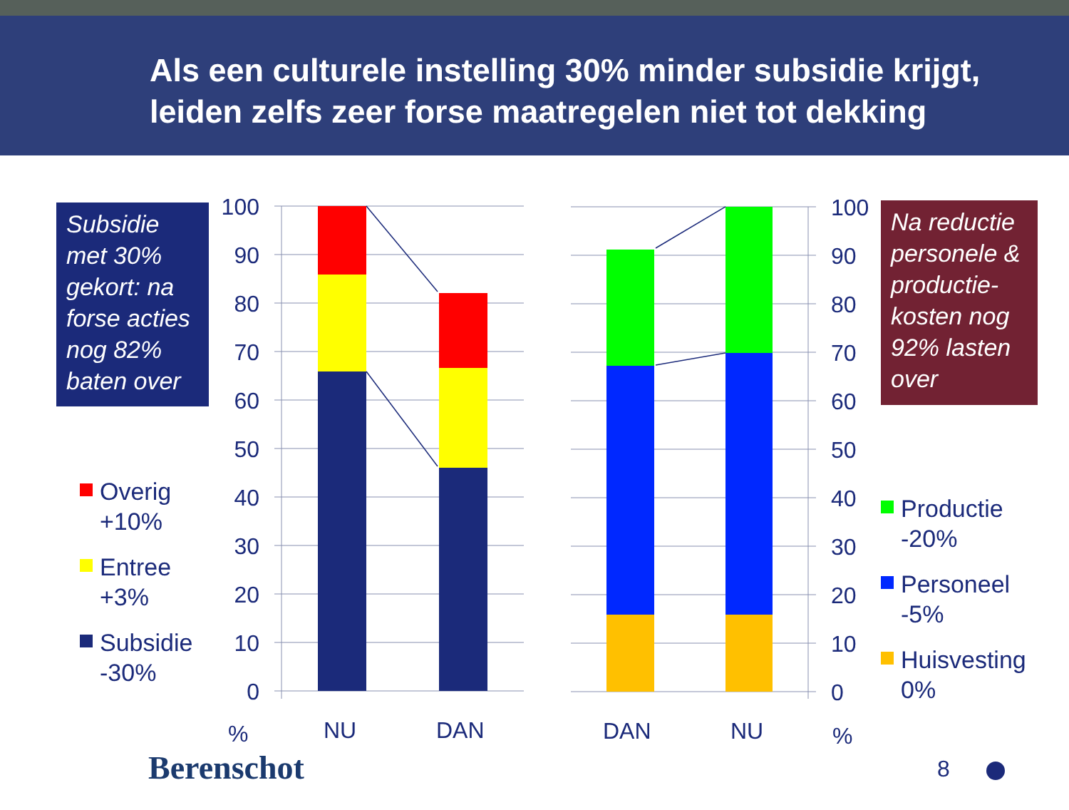Als een culturele instelling 30% minder subsidie krijgt, leiden zelfs zeer forse maatregelen niet tot dekking
Subsidie met 30% gekort: na forse acties nog 82% baten over
Na reductie personele & productie-kosten nog 92% lasten over
Overig +10%
Entree +3%
Subsidie -30%
Productie -20%
Personeel -5%
Huisvesting 0%
100
90
80
70
60
50
40
30
20
10
0
100
90
80
70
60
50
40
30
20
10
0
%
NU
DAN
DAN
NU
%
Berenschot 8